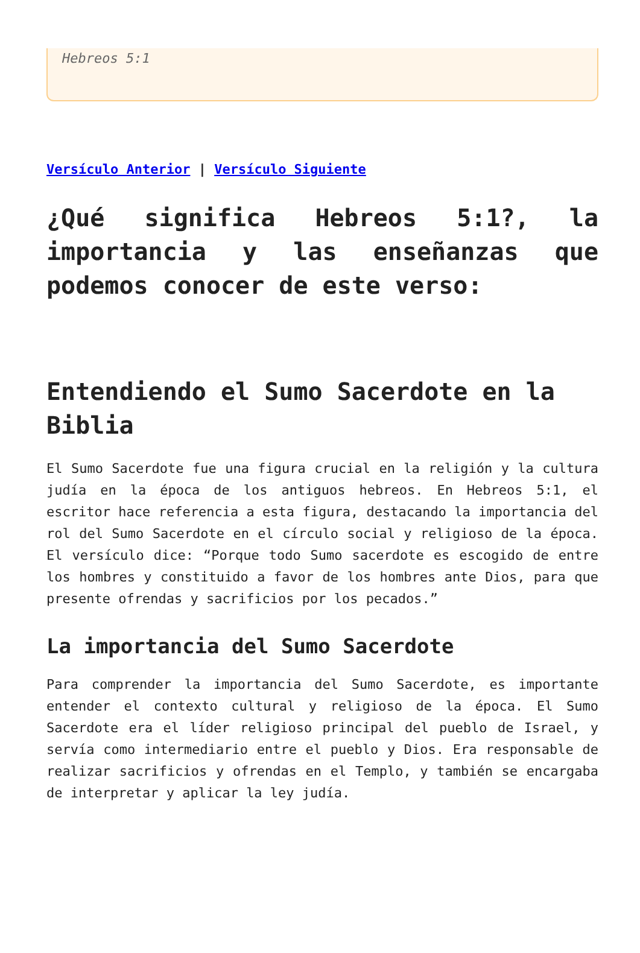Hebreos 5:1
Versículo Anterior | Versículo Siguiente
¿Qué significa Hebreos 5:1?, la importancia y las enseñanzas que podemos conocer de este verso:
Entendiendo el Sumo Sacerdote en la Biblia
El Sumo Sacerdote fue una figura crucial en la religión y la cultura judía en la época de los antiguos hebreos. En Hebreos 5:1, el escritor hace referencia a esta figura, destacando la importancia del rol del Sumo Sacerdote en el círculo social y religioso de la época. El versículo dice: “Porque todo Sumo sacerdote es escogido de entre los hombres y constituido a favor de los hombres ante Dios, para que presente ofrendas y sacrificios por los pecados.”
La importancia del Sumo Sacerdote
Para comprender la importancia del Sumo Sacerdote, es importante entender el contexto cultural y religioso de la época. El Sumo Sacerdote era el líder religioso principal del pueblo de Israel, y servía como intermediario entre el pueblo y Dios. Era responsable de realizar sacrificios y ofrendas en el Templo, y también se encargaba de interpretar y aplicar la ley judía.